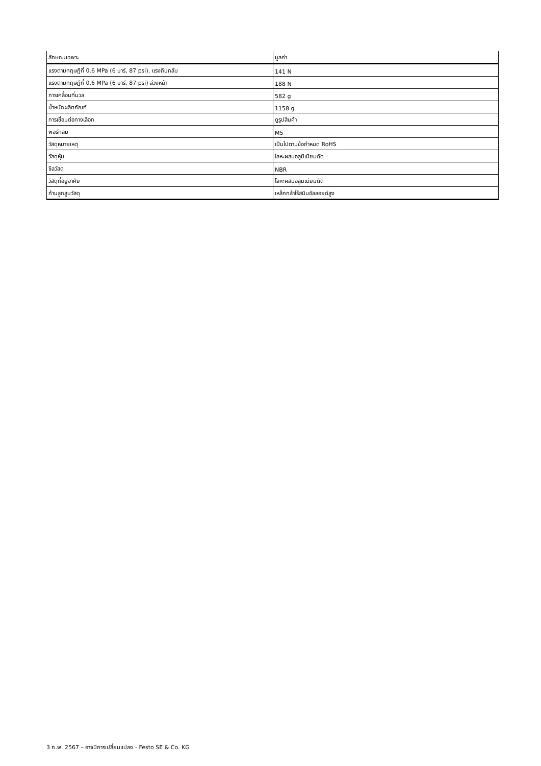| ลักษณะเฉพาะ | มูลค่า |
| --- | --- |
| แรงตามทฤษฎีที่ 0.6 MPa (6 บาร์, 87 psi), แรงถึบกลับ | 141 N |
| แรงตามทฤษฎีที่ 0.6 MPa (6 บาร์, 87 psi) ล่วงหน้า | 188 N |
| การเคลื่อนที่มวล | 582 g |
| น้ำหนักผลิตภัณฑ์ | 1158 g |
| การเชื่อมต่อทางเลือก | ดูรูปสินค้า |
| พอร์ทลม | M5 |
| วัสดุหมายเหตุ | เป็นไปตามข้อกำหนด RoHS |
| วัสดุหุ้ม | โลหะผสมอลูมิเนียมดัด |
| ซีลวัสดุ | NBR |
| วัสดุที่อยู่อาศัย | โลหะผสมอลูมิเนียมดัด |
| ก้านลูกสูบวัสดุ | เหล็กกล้าไร้สนิมอัลลอยด์สูง |
3 ก.พ. 2567 – อาจมีการเปลี่ยนแปลง - Festo SE & Co. KG